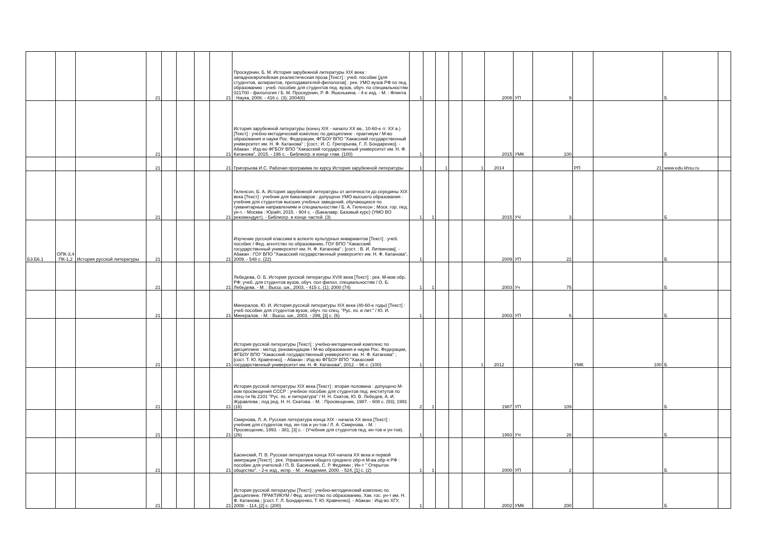| | | | 21 | | | | 21 | Проскурнин, Б. М. История зарубежной литературы XIX века : западноевропейская реалистическая проза [Текст] : учеб. пособие [для студентов, аспирантов, преподавателей-филологов] : рек. УМО вузов РФ по пед. образованию : учеб. пособие для студентов пед. вузов, обуч. по специальностям 021700 - филология / Б. М. Проскурнин, Р. Ф. Яшенькина. - 4-е изд. - М. : Флинта : Наука, 2008. - 416 с. (3); 2004(6) | 1 | | | | | 2008 | УП | 9 | | | Б | |
| | | | 21 | | | | 21 | История зарубежной литературы (конец XIX - начало XX вв., 10-60-е гг. XX в.) [Текст] : учебно-методический комплекс по дисциплине : практикум / М-во образования и науки Рос. Федерации, ФГБОУ ВПО "Хакасский государственный университет им. Н. Ф. Катанова" ; [сост.: И. С. Григорьева, Г. Л. Бондаренко]. - Абакан : Изд-во ФГБОУ ВПО "Хакасский государственный университет им. Н. Ф. Катанова", 2015. - 196 с. - Библиогр. в конце глав. (100) | 1 | | | | | 2015 | УМК | 100 | | | Б | |
| | | | 21 | | | | 21 | Григорьева И.С. Рабочая программа по курсу История зарубежной литературы | 1 | | 1 | | 1 | 2014 | | | РП | 21 | www.edu.khsu.ru | |
| | | | 21 | | | | 21 | Гиленсон, Б. А. История зарубежной литературы от античности до середины XIX века [Текст] : учебник для бакалавров : допущено УМО высшего образования : учебник для студентов высших учебных заведений, обучающихся по гуманитарным направлениям и специальностям / Б. А. Гиленсон ; Моск. гор. пед. ун-т. - Москва : Юрайт, 2015. - 904 с. - (Бакалавр. Базовый курс) (УМО ВО рекомендует). - Библиогр. в конце частей. (3) | 1 | 1 | | | | 2015 | УЧ | 3 | | | Б | |
| Б3.Б6.1 | ОПК-3,4 ПК-1,2 | История русской литературы | 21 | | | | 21 | Изучение русской классики в аспекте культурных инвариантов [Текст] : учеб. пособие / Фед. агентство по образованию, ГОУ ВПО "Хакасский государственный университет им. Н. Ф. Катанова" ; [сост. : В. И. Литвинова]. - Абакан : ГОУ ВПО "Хакасский государственный университет им. Н. Ф. Катанова", 2009. - 548 с. (22) | 1 | | | | | 2009 | УП | 22 | | | Б | |
| | | | 21 | | | | 21 | Лебедева, О. Б. История русской литературы XVIII века [Текст] : рек. М-вом обр. РФ: учеб. для студентов вузов, обуч. пол филол. специальностям / О. Б. Лебедева. - М. : Высш. шк., 2003. - 415 с. (1); 2000 (74) | 1 | 1 | | | | 2003 | Уч | 75 | | | Б | |
| | | | 21 | | | | 21 | Минералов, Ю. И. История русской литературы XIX века (40-60-е годы) [Текст] : учеб пособие для студентов вузов, обуч. по спец. "Рус. яз. и лит." / Ю. И. Минералов. - М. : Высш. шк., 2003. - 299, [3] с. (6) | 1 | | | | | 2003 | УП | 6 | | | Б | |
| | | | 21 | | | | 21 | История русской литературы [Текст] : учебно-методический комплекс по дисциплине : метод. рекомендации / М-во образования и науки Рос. Федерации, ФГБОУ ВПО "Хакасский государственный университет им. Н. Ф. Катанова" ; [сост. Т. Ю. Кравченко]. - Абакан : Изд-во ФГБОУ ВПО "Хакасский государственный университет им. Н. Ф. Катанова", 2012. - 96 с. (100) | 1 | | | | 1 | 2012 | | | УМК | 100 | Б | |
| | | | 21 | | | | 21 | История русской литературы XIX века [Текст] : вторая половина : допущено М-вом просвещения СССР : учебное пособие для студентов пед. институтов по спец-ти № 2101 "Рус. яз. и литература" / Н. Н. Скатов, Ю. В. Лебедев, А. И. Журавлева ; под ред. Н. Н. Скатова. - М. : Просвещение, 1987. - 608 с. (93); 1991 (16) | 2 | 1 | | | | 1987 | УП | 109 | | | Б | |
| | | | 21 | | | | 21 | Смирнова, Л. А. Русская литература конца XIX - начала XX века [Текст] : учебник для студентов пед. ин-тов и ун-тов / Л. А. Смирнова. - М. : Просвещение, 1993. - 381, [3] с. - (Учебник для студентов пед. ин-тов и ун-тов). (26) | 1 | | | | | 1993 | УЧ | 26 | | | Б | |
| | | | 21 | | | | 21 | Басинский, П. В. Русская литература конца XIX-начала XX века и первой эмиграции [Текст] : рек. Управлением общего среднего обр-я М-ва обр-я РФ : пособие для учителей / П. В. Басинский, С. Р. Федякин ; Ин-т " Открытое общество". - 2-е изд., испр. - М. : Академия, 2000. - 524, [1] с. (2) | 1 | 1 | | | | 2000 | УП | 2 | | | Б | |
| | | | 21 | | | | 21 | История русской литературы [Текст] : учебно-методический комплекс по дисциплине. ПРАКТИКУМ / Фед. агентство по образованию, Хак. гос. ун-т им. Н. Ф. Катанова ; [сост. Г. Л. Бондаренко, Т. Ю. Кравченко]. - Абакан : Изд-во ХГУ, 2008. - 114, [2] с. (200) | 1 | | | | | 2002 | УМК | 200 | | | Б | |